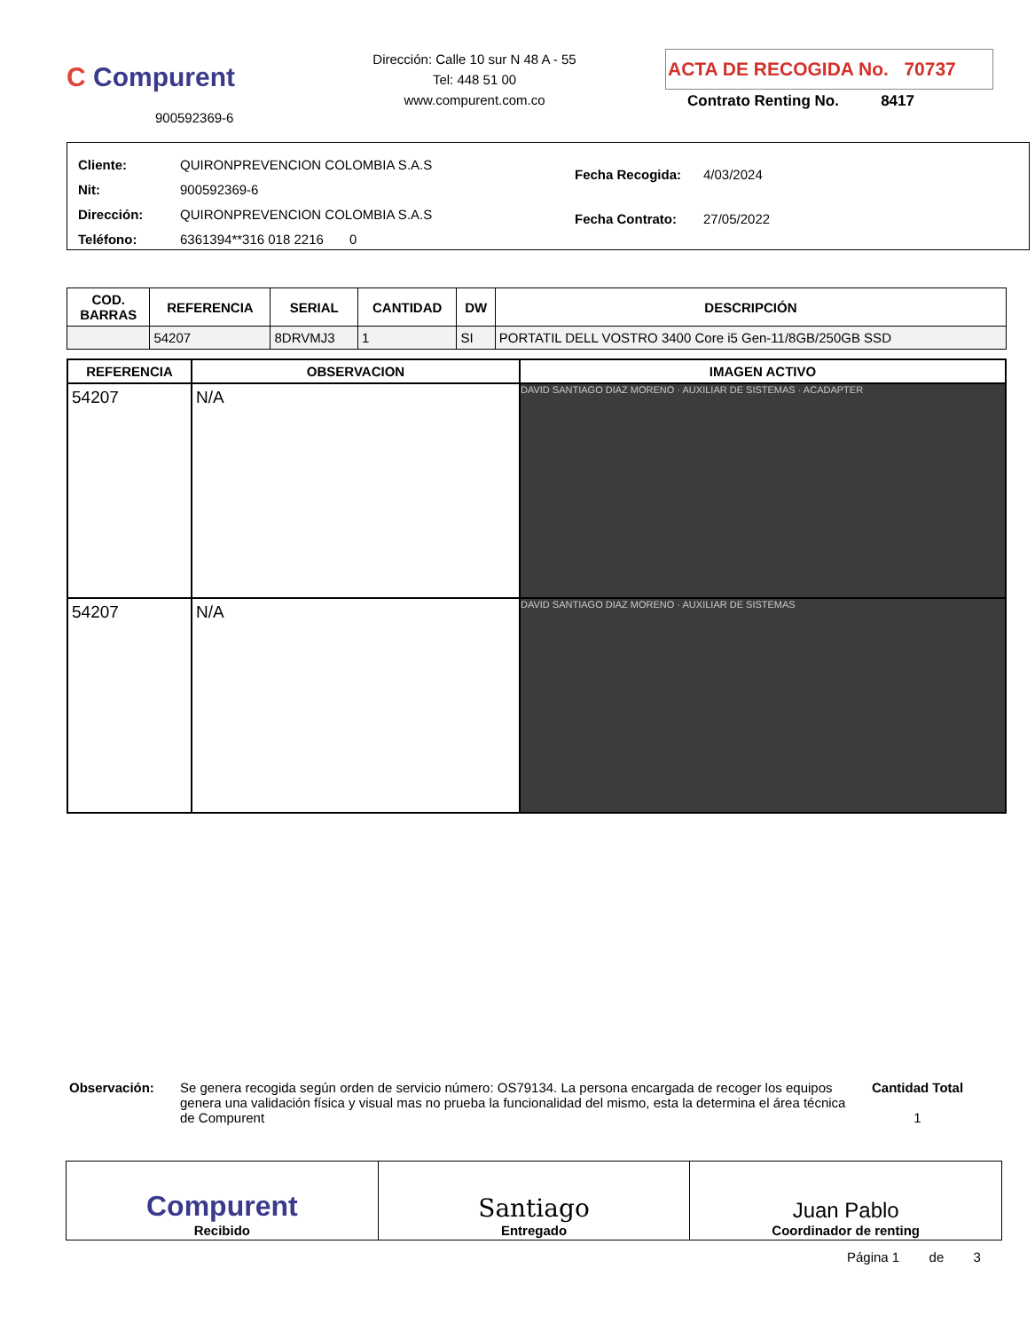C Compurent
900592369-6
Dirección: Calle 10 sur N 48 A - 55
Tel: 448 51 00
www.compurent.com.co
ACTA DE RECOGIDA No. 70737
Contrato Renting No. 8417
| Cliente: | QUIRONPREVENCION COLOMBIA S.A.S |
| Nit: | 900592369-6 |
| Dirección: | QUIRONPREVENCION COLOMBIA S.A.S |
| Teléfono: | 6361394**316 018 2216 0 |
| Fecha Recogida: | 4/03/2024 |
| Fecha Contrato: | 27/05/2022 |
| COD. BARRAS | REFERENCIA | SERIAL | CANTIDAD | DW | DESCRIPCIÓN |
| --- | --- | --- | --- | --- | --- |
| | 54207 | 8DRVMJ3 | 1 | SI | PORTATIL DELL VOSTRO 3400 Core i5 Gen-11/8GB/250GB SSD |
| REFERENCIA | OBSERVACION | IMAGEN ACTIVO |
| --- | --- | --- |
| 54207 | N/A | DAVID SANTIAGO DIAZ MORENO · AUXILIAR DE SISTEMAS · ACADAPTER |
| 54207 | N/A | DAVID SANTIAGO DIAZ MORENO · AUXILIAR DE SISTEMAS |
Observación: Se genera recogida según orden de servicio número: OS79134. La persona encargada de recoger los equipos genera una validación física y visual mas no prueba la funcionalidad del mismo, esta la determina el área técnica de Compurent
Cantidad Total
1
Compurent
Recibido
Santiago
Entregado
Juan Pablo
Coordinador de renting
Página 1 de 3